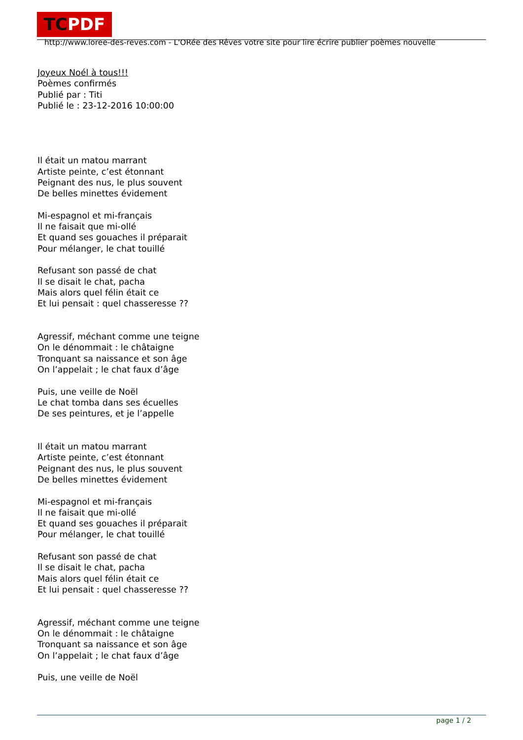TCPDF
http://www.loree-des-reves.com - L'ORée des Rêves votre site pour lire écrire publier poèmes nouvelle
Joyeux Noél à tous!!!
Poèmes confirmés
Publié par : Titi
Publié le : 23-12-2016 10:00:00
Il était un matou marrant
Artiste peinte, c’est étonnant
Peignant des nus, le plus souvent
De belles minettes évidement
Mi-espagnol et mi-français
Il ne faisait que mi-ollé
Et quand ses gouaches il préparait
Pour mélanger, le chat touillé
Refusant son passé de chat
Il se disait le chat, pacha
Mais alors quel félin était ce
Et lui pensait : quel chasseresse ??
Agressif, méchant comme une teigne
On le dénommait : le châtaigne
Tronquant sa naissance et son âge
On l’appelait ; le chat faux d’âge
Puis, une veille de Noël
Le chat tomba dans ses écuelles
De ses peintures, et je l’appelle
Il était un matou marrant
Artiste peinte, c’est étonnant
Peignant des nus, le plus souvent
De belles minettes évidement
Mi-espagnol et mi-français
Il ne faisait que mi-ollé
Et quand ses gouaches il préparait
Pour mélanger, le chat touillé
Refusant son passé de chat
Il se disait le chat, pacha
Mais alors quel félin était ce
Et lui pensait : quel chasseresse ??
Agressif, méchant comme une teigne
On le dénommait : le châtaigne
Tronquant sa naissance et son âge
On l’appelait ; le chat faux d’âge
Puis, une veille de Noël
page 1 / 2